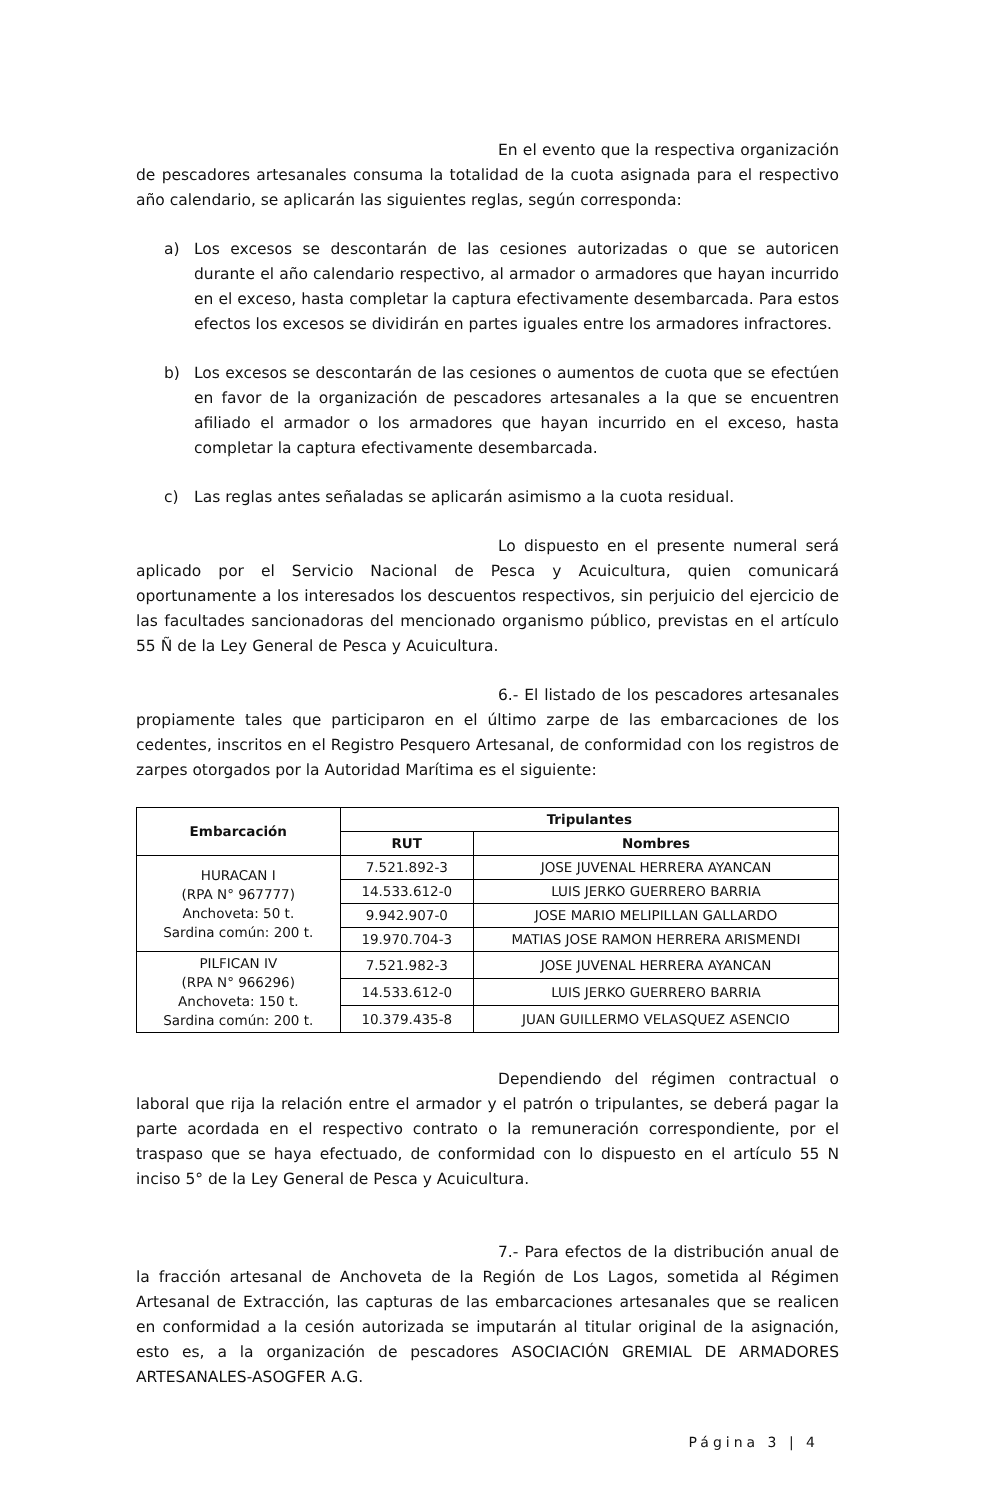En el evento que la respectiva organización de pescadores artesanales consuma la totalidad de la cuota asignada para el respectivo año calendario, se aplicarán las siguientes reglas, según corresponda:
a) Los excesos se descontarán de las cesiones autorizadas o que se autoricen durante el año calendario respectivo, al armador o armadores que hayan incurrido en el exceso, hasta completar la captura efectivamente desembarcada. Para estos efectos los excesos se dividirán en partes iguales entre los armadores infractores.
b) Los excesos se descontarán de las cesiones o aumentos de cuota que se efectúen en favor de la organización de pescadores artesanales a la que se encuentren afiliado el armador o los armadores que hayan incurrido en el exceso, hasta completar la captura efectivamente desembarcada.
c) Las reglas antes señaladas se aplicarán asimismo a la cuota residual.
Lo dispuesto en el presente numeral será aplicado por el Servicio Nacional de Pesca y Acuicultura, quien comunicará oportunamente a los interesados los descuentos respectivos, sin perjuicio del ejercicio de las facultades sancionadoras del mencionado organismo público, previstas en el artículo 55 Ñ de la Ley General de Pesca y Acuicultura.
6.- El listado de los pescadores artesanales propiamente tales que participaron en el último zarpe de las embarcaciones de los cedentes, inscritos en el Registro Pesquero Artesanal, de conformidad con los registros de zarpes otorgados por la Autoridad Marítima es el siguiente:
| Embarcación | Tripulantes | |
| --- | --- | --- |
| | RUT | Nombres |
| HURACAN I (RPA N° 967777) Anchoveta: 50 t. Sardina común: 200 t. | 7.521.892-3 | JOSE JUVENAL HERRERA AYANCAN |
| | 14.533.612-0 | LUIS JERKO GUERRERO BARRIA |
| | 9.942.907-0 | JOSE MARIO MELIPILLAN GALLARDO |
| | 19.970.704-3 | MATIAS JOSE RAMON HERRERA ARISMENDI |
| PILFICAN IV (RPA N° 966296) Anchoveta: 150 t. Sardina común: 200 t. | 7.521.982-3 | JOSE JUVENAL HERRERA AYANCAN |
| | 14.533.612-0 | LUIS JERKO GUERRERO BARRIA |
| | 10.379.435-8 | JUAN GUILLERMO VELASQUEZ ASENCIO |
Dependiendo del régimen contractual o laboral que rija la relación entre el armador y el patrón o tripulantes, se deberá pagar la parte acordada en el respectivo contrato o la remuneración correspondiente, por el traspaso que se haya efectuado, de conformidad con lo dispuesto en el artículo 55 N inciso 5° de la Ley General de Pesca y Acuicultura.
7.- Para efectos de la distribución anual de la fracción artesanal de Anchoveta de la Región de Los Lagos, sometida al Régimen Artesanal de Extracción, las capturas de las embarcaciones artesanales que se realicen en conformidad a la cesión autorizada se imputarán al titular original de la asignación, esto es, a la organización de pescadores ASOCIACIÓN GREMIAL DE ARMADORES ARTESANALES-ASOGFER A.G.
Página 3 | 4